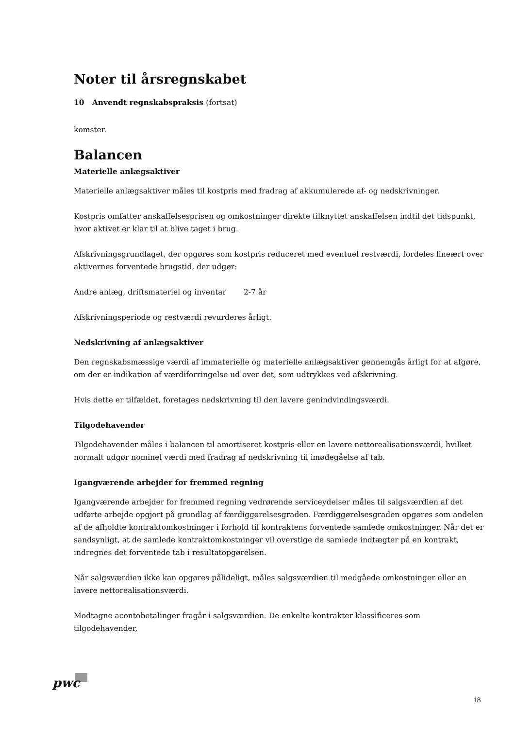Noter til årsregnskabet
10 Anvendt regnskabspraksis (fortsat)
komster.
Balancen
Materielle anlægsaktiver
Materielle anlægsaktiver måles til kostpris med fradrag af akkumulerede af- og nedskrivninger.
Kostpris omfatter anskaffelsesprisen og omkostninger direkte tilknyttet anskaffelsen indtil det tidspunkt, hvor aktivet er klar til at blive taget i brug.
Afskrivningsgrundlaget, der opgøres som kostpris reduceret med eventuel restværdi, fordeles lineært over aktivernes forventede brugstid, der udgør:
Andre anlæg, driftsmateriel og inventar 2-7 år
Afskrivningsperiode og restværdi revurderes årligt.
Nedskrivning af anlægsaktiver
Den regnskabsmæssige værdi af immaterielle og materielle anlægsaktiver gennemgås årligt for at afgøre, om der er indikation af værdiforringelse ud over det, som udtrykkes ved afskrivning.
Hvis dette er tilfældet, foretages nedskrivning til den lavere genindvindingsværdi.
Tilgodehavender
Tilgodehavender måles i balancen til amortiseret kostpris eller en lavere nettorealisationsværdi, hvilket normalt udgør nominel værdi med fradrag af nedskrivning til imødegåelse af tab.
Igangværende arbejder for fremmed regning
Igangværende arbejder for fremmed regning vedrørende serviceydelser måles til salgsværdien af det udførte arbejde opgjort på grundlag af færdiggørelsesgraden. Færdiggørelsesgraden opgøres som andelen af de afholdte kontraktomkostninger i forhold til kontraktens forventede samlede omkostninger. Når det er sandsynligt, at de samlede kontraktomkostninger vil overstige de samlede indtægter på en kontrakt, indregnes det forventede tab i resultatopgørelsen.
Når salgsværdien ikke kan opgøres pålideligt, måles salgsværdien til medgåede omkostninger eller en lavere nettorealisationsværdi.
Modtagne acontobetalinger fragår i salgsværdien. De enkelte kontrakter klassificeres som tilgodehavender,
pwc
18